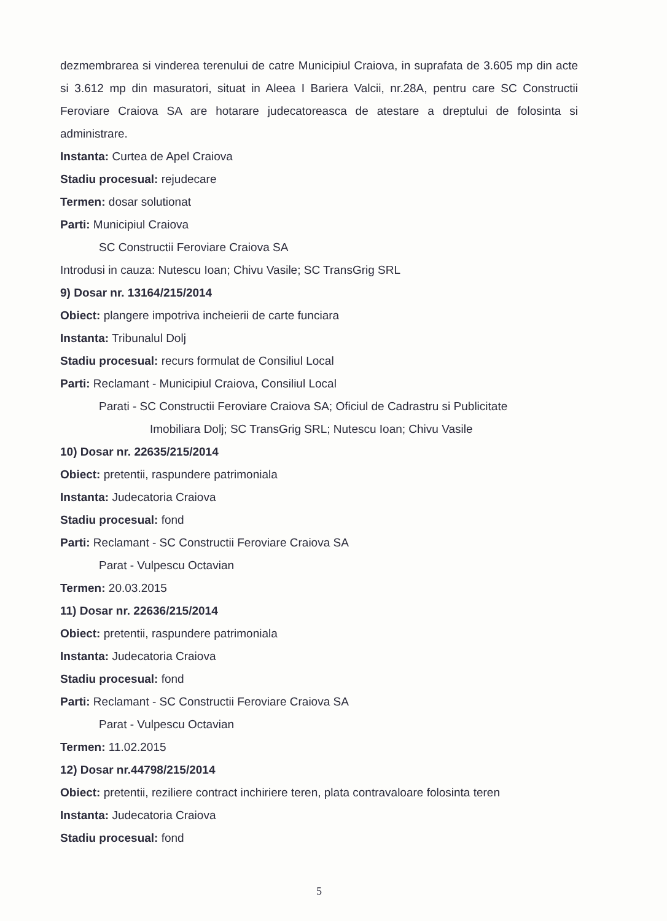dezmembrarea si vinderea terenului de catre Municipiul Craiova, in suprafata de 3.605 mp din acte si 3.612 mp din masuratori, situat in Aleea I Bariera Valcii, nr.28A, pentru care SC Constructii Feroviare Craiova SA are hotarare judecatoreasca de atestare a dreptului de folosinta si administrare.
Instanta: Curtea de Apel Craiova
Stadiu procesual: rejudecare
Termen: dosar solutionat
Parti: Municipiul Craiova
SC Constructii Feroviare Craiova SA
Introdusi in cauza: Nutescu Ioan; Chivu Vasile; SC TransGrig SRL
9) Dosar nr. 13164/215/2014
Obiect: plangere impotriva incheierii de carte funciara
Instanta: Tribunalul Dolj
Stadiu procesual: recurs formulat de Consiliul Local
Parti: Reclamant - Municipiul Craiova, Consiliul Local
Parati - SC Constructii Feroviare Craiova SA; Oficiul de Cadrastru si Publicitate
Imobiliara Dolj; SC TransGrig SRL; Nutescu Ioan; Chivu Vasile
10) Dosar nr. 22635/215/2014
Obiect: pretentii, raspundere patrimoniala
Instanta: Judecatoria Craiova
Stadiu procesual: fond
Parti: Reclamant - SC Constructii Feroviare Craiova SA
Parat - Vulpescu Octavian
Termen: 20.03.2015
11) Dosar nr. 22636/215/2014
Obiect: pretentii, raspundere patrimoniala
Instanta: Judecatoria Craiova
Stadiu procesual: fond
Parti: Reclamant - SC Constructii Feroviare Craiova SA
Parat - Vulpescu Octavian
Termen: 11.02.2015
12) Dosar nr.44798/215/2014
Obiect: pretentii, reziliere contract inchiriere teren, plata contravaloare folosinta teren
Instanta: Judecatoria Craiova
Stadiu procesual: fond
5